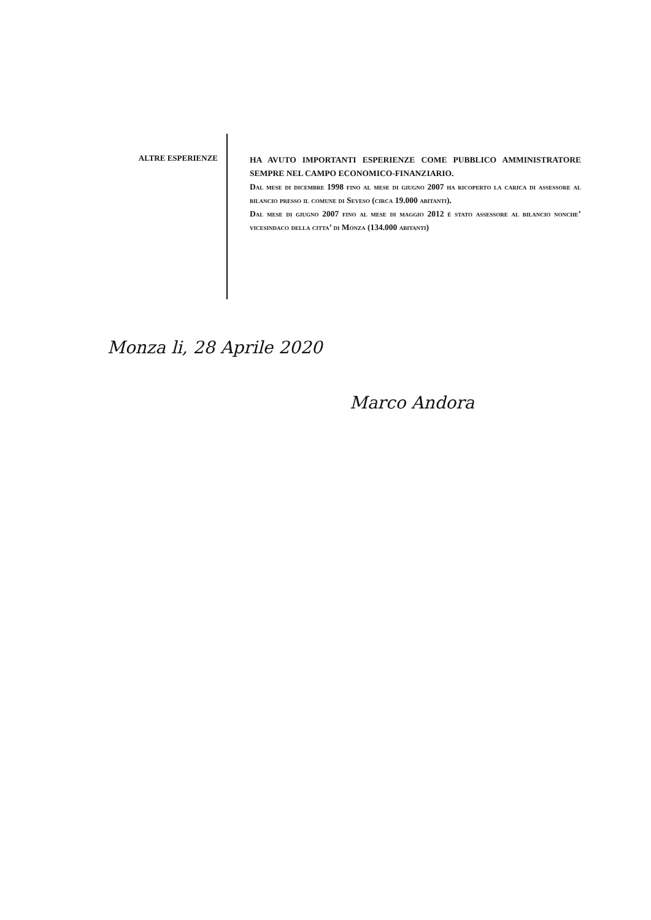ALTRE ESPERIENZE
HA AVUTO IMPORTANTI ESPERIENZE COME PUBBLICO AMMINISTRATORE SEMPRE NEL CAMPO ECONOMICO-FINANZIARIO.
Dal mese di dicembre 1998 fino al mese di giugno 2007 ha ricoperto la carica di assessore al bilancio presso il comune di Seveso (circa 19.000 abitanti).
Dal mese di giugno 2007 fino al mese di maggio 2012 è stato assessore al bilancio nonche’ vicesindaco della citta’ di Monza (134.000 abitanti)
Monza li, 28 Aprile 2020
Marco Andora